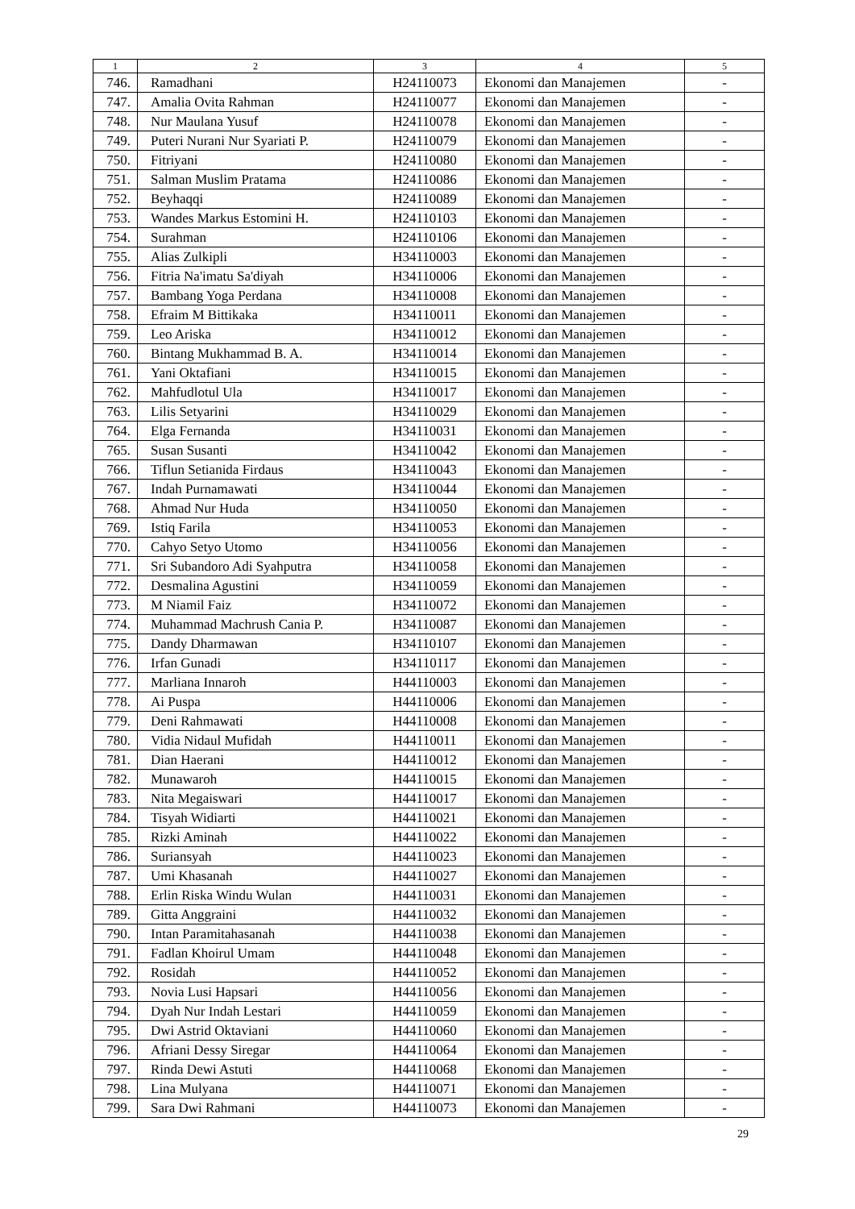| 1 | 2 | 3 | 4 | 5 |
| --- | --- | --- | --- | --- |
| 746. | Ramadhani | H24110073 | Ekonomi dan Manajemen | - |
| 747. | Amalia Ovita Rahman | H24110077 | Ekonomi dan Manajemen | - |
| 748. | Nur Maulana Yusuf | H24110078 | Ekonomi dan Manajemen | - |
| 749. | Puteri Nurani Nur Syariati P. | H24110079 | Ekonomi dan Manajemen | - |
| 750. | Fitriyani | H24110080 | Ekonomi dan Manajemen | - |
| 751. | Salman Muslim Pratama | H24110086 | Ekonomi dan Manajemen | - |
| 752. | Beyhaqqi | H24110089 | Ekonomi dan Manajemen | - |
| 753. | Wandes Markus Estomini H. | H24110103 | Ekonomi dan Manajemen | - |
| 754. | Surahman | H24110106 | Ekonomi dan Manajemen | - |
| 755. | Alias Zulkipli | H34110003 | Ekonomi dan Manajemen | - |
| 756. | Fitria Na'imatu Sa'diyah | H34110006 | Ekonomi dan Manajemen | - |
| 757. | Bambang Yoga Perdana | H34110008 | Ekonomi dan Manajemen | - |
| 758. | Efraim M Bittikaka | H34110011 | Ekonomi dan Manajemen | - |
| 759. | Leo Ariska | H34110012 | Ekonomi dan Manajemen | - |
| 760. | Bintang Mukhammad B. A. | H34110014 | Ekonomi dan Manajemen | - |
| 761. | Yani Oktafiani | H34110015 | Ekonomi dan Manajemen | - |
| 762. | Mahfudlotul Ula | H34110017 | Ekonomi dan Manajemen | - |
| 763. | Lilis Setyarini | H34110029 | Ekonomi dan Manajemen | - |
| 764. | Elga Fernanda | H34110031 | Ekonomi dan Manajemen | - |
| 765. | Susan Susanti | H34110042 | Ekonomi dan Manajemen | - |
| 766. | Tiflun Setianida Firdaus | H34110043 | Ekonomi dan Manajemen | - |
| 767. | Indah Purnamawati | H34110044 | Ekonomi dan Manajemen | - |
| 768. | Ahmad Nur Huda | H34110050 | Ekonomi dan Manajemen | - |
| 769. | Istiq Farila | H34110053 | Ekonomi dan Manajemen | - |
| 770. | Cahyo Setyo Utomo | H34110056 | Ekonomi dan Manajemen | - |
| 771. | Sri Subandoro Adi Syahputra | H34110058 | Ekonomi dan Manajemen | - |
| 772. | Desmalina Agustini | H34110059 | Ekonomi dan Manajemen | - |
| 773. | M Niamil Faiz | H34110072 | Ekonomi dan Manajemen | - |
| 774. | Muhammad Machrush Cania P. | H34110087 | Ekonomi dan Manajemen | - |
| 775. | Dandy Dharmawan | H34110107 | Ekonomi dan Manajemen | - |
| 776. | Irfan Gunadi | H34110117 | Ekonomi dan Manajemen | - |
| 777. | Marliana Innaroh | H44110003 | Ekonomi dan Manajemen | - |
| 778. | Ai Puspa | H44110006 | Ekonomi dan Manajemen | - |
| 779. | Deni Rahmawati | H44110008 | Ekonomi dan Manajemen | - |
| 780. | Vidia Nidaul Mufidah | H44110011 | Ekonomi dan Manajemen | - |
| 781. | Dian Haerani | H44110012 | Ekonomi dan Manajemen | - |
| 782. | Munawaroh | H44110015 | Ekonomi dan Manajemen | - |
| 783. | Nita Megaiswari | H44110017 | Ekonomi dan Manajemen | - |
| 784. | Tisyah Widiarti | H44110021 | Ekonomi dan Manajemen | - |
| 785. | Rizki Aminah | H44110022 | Ekonomi dan Manajemen | - |
| 786. | Suriansyah | H44110023 | Ekonomi dan Manajemen | - |
| 787. | Umi Khasanah | H44110027 | Ekonomi dan Manajemen | - |
| 788. | Erlin Riska Windu Wulan | H44110031 | Ekonomi dan Manajemen | - |
| 789. | Gitta Anggraini | H44110032 | Ekonomi dan Manajemen | - |
| 790. | Intan Paramitahasanah | H44110038 | Ekonomi dan Manajemen | - |
| 791. | Fadlan Khoirul Umam | H44110048 | Ekonomi dan Manajemen | - |
| 792. | Rosidah | H44110052 | Ekonomi dan Manajemen | - |
| 793. | Novia Lusi Hapsari | H44110056 | Ekonomi dan Manajemen | - |
| 794. | Dyah Nur Indah Lestari | H44110059 | Ekonomi dan Manajemen | - |
| 795. | Dwi Astrid Oktaviani | H44110060 | Ekonomi dan Manajemen | - |
| 796. | Afriani Dessy Siregar | H44110064 | Ekonomi dan Manajemen | - |
| 797. | Rinda Dewi Astuti | H44110068 | Ekonomi dan Manajemen | - |
| 798. | Lina Mulyana | H44110071 | Ekonomi dan Manajemen | - |
| 799. | Sara Dwi Rahmani | H44110073 | Ekonomi dan Manajemen | - |
29